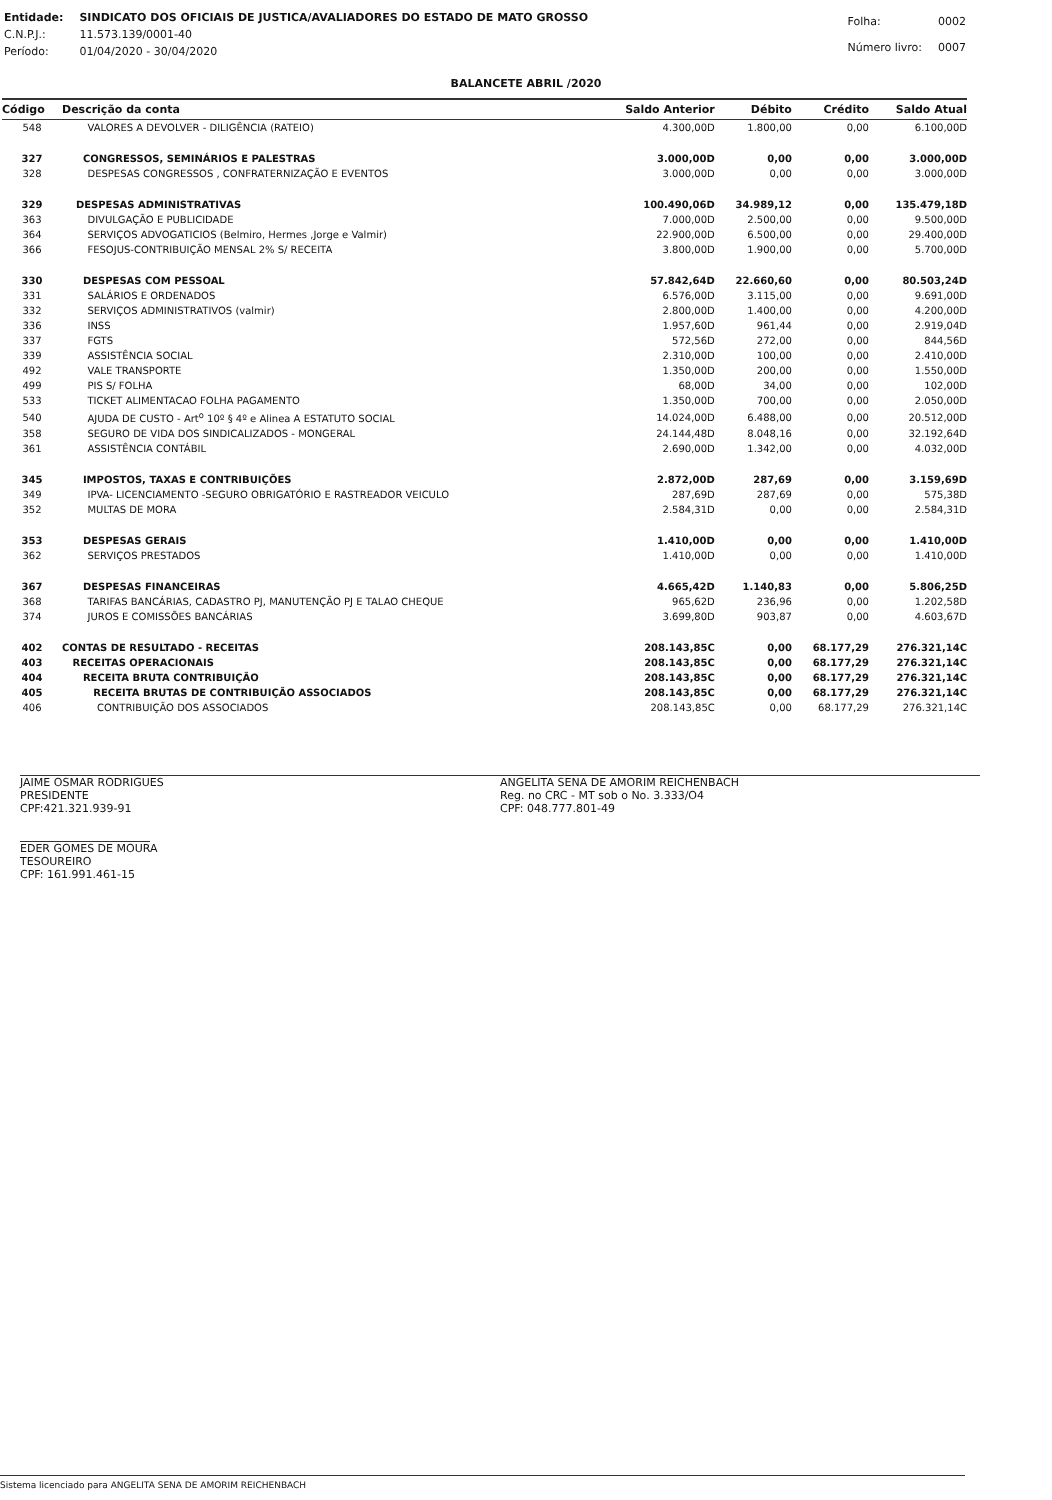| Entidade: | SINDICATO DOS OFICIAIS DE JUSTICA/AVALIADORES DO ESTADO DE MATO GROSSO |
| C.N.P.J.: | 11.573.139/0001-40 |
| Período: | 01/04/2020 - 30/04/2020 |
| Folha: | 0002 |
| Número livro: | 0007 |
BALANCETE ABRIL /2020
| Código | Descrição da conta | Saldo Anterior | Débito | Crédito | Saldo Atual |
| --- | --- | --- | --- | --- | --- |
| 548 | VALORES A DEVOLVER - DILIGÊNCIA (RATEIO) | 4.300,00D | 1.800,00 | 0,00 | 6.100,00D |
| 327 | CONGRESSOS, SEMINÁRIOS E PALESTRAS | 3.000,00D | 0,00 | 0,00 | 3.000,00D |
| 328 | DESPESAS CONGRESSOS , CONFRATERNIZAÇÃO E EVENTOS | 3.000,00D | 0,00 | 0,00 | 3.000,00D |
| 329 | DESPESAS ADMINISTRATIVAS | 100.490,06D | 34.989,12 | 0,00 | 135.479,18D |
| 363 | DIVULGAÇÃO E PUBLICIDADE | 7.000,00D | 2.500,00 | 0,00 | 9.500,00D |
| 364 | SERVIÇOS ADVOGATICIOS (Belmiro, Hermes ,Jorge e Valmir) | 22.900,00D | 6.500,00 | 0,00 | 29.400,00D |
| 366 | FESOJUS-CONTRIBUIÇÃO MENSAL 2% S/ RECEITA | 3.800,00D | 1.900,00 | 0,00 | 5.700,00D |
| 330 | DESPESAS COM PESSOAL | 57.842,64D | 22.660,60 | 0,00 | 80.503,24D |
| 331 | SALÁRIOS E ORDENADOS | 6.576,00D | 3.115,00 | 0,00 | 9.691,00D |
| 332 | SERVIÇOS ADMINISTRATIVOS (valmir) | 2.800,00D | 1.400,00 | 0,00 | 4.200,00D |
| 336 | INSS | 1.957,60D | 961,44 | 0,00 | 2.919,04D |
| 337 | FGTS | 572,56D | 272,00 | 0,00 | 844,56D |
| 339 | ASSISTÊNCIA SOCIAL | 2.310,00D | 100,00 | 0,00 | 2.410,00D |
| 492 | VALE TRANSPORTE | 1.350,00D | 200,00 | 0,00 | 1.550,00D |
| 499 | PIS S/ FOLHA | 68,00D | 34,00 | 0,00 | 102,00D |
| 533 | TICKET ALIMENTACAO FOLHA PAGAMENTO | 1.350,00D | 700,00 | 0,00 | 2.050,00D |
| 540 | AJUDA DE CUSTO - Art<sup>o</sup> 10º § 4º e Alinea A ESTATUTO SOCIAL | 14.024,00D | 6.488,00 | 0,00 | 20.512,00D |
| 358 | SEGURO DE VIDA DOS SINDICALIZADOS - MONGERAL | 24.144,48D | 8.048,16 | 0,00 | 32.192,64D |
| 361 | ASSISTÊNCIA CONTÁBIL | 2.690,00D | 1.342,00 | 0,00 | 4.032,00D |
| 345 | IMPOSTOS, TAXAS E CONTRIBUIÇÕES | 2.872,00D | 287,69 | 0,00 | 3.159,69D |
| 349 | IPVA- LICENCIAMENTO -SEGURO OBRIGATÓRIO E RASTREADOR VEICULO | 287,69D | 287,69 | 0,00 | 575,38D |
| 352 | MULTAS DE MORA | 2.584,31D | 0,00 | 0,00 | 2.584,31D |
| 353 | DESPESAS GERAIS | 1.410,00D | 0,00 | 0,00 | 1.410,00D |
| 362 | SERVIÇOS PRESTADOS | 1.410,00D | 0,00 | 0,00 | 1.410,00D |
| 367 | DESPESAS FINANCEIRAS | 4.665,42D | 1.140,83 | 0,00 | 5.806,25D |
| 368 | TARIFAS BANCÁRIAS, CADASTRO PJ, MANUTENÇÃO PJ E TALAO CHEQUE | 965,62D | 236,96 | 0,00 | 1.202,58D |
| 374 | JUROS E COMISSÕES BANCÁRIAS | 3.699,80D | 903,87 | 0,00 | 4.603,67D |
| 402 | CONTAS DE RESULTADO - RECEITAS | 208.143,85C | 0,00 | 68.177,29 | 276.321,14C |
| 403 | RECEITAS OPERACIONAIS | 208.143,85C | 0,00 | 68.177,29 | 276.321,14C |
| 404 | RECEITA BRUTA CONTRIBUIÇÃO | 208.143,85C | 0,00 | 68.177,29 | 276.321,14C |
| 405 | RECEITA BRUTAS DE CONTRIBUIÇÃO ASSOCIADOS | 208.143,85C | 0,00 | 68.177,29 | 276.321,14C |
| 406 | CONTRIBUIÇÃO DOS ASSOCIADOS | 208.143,85C | 0,00 | 68.177,29 | 276.321,14C |
JAIME OSMAR RODRIGUES
PRESIDENTE
CPF:421.321.939-91
EDER GOMES DE MOURA
TESOUREIRO
CPF: 161.991.461-15
ANGELITA SENA DE AMORIM REICHENBACH
Reg. no CRC - MT sob o No. 3.333/O4
CPF: 048.777.801-49
Sistema licenciado para ANGELITA SENA DE AMORIM REICHENBACH